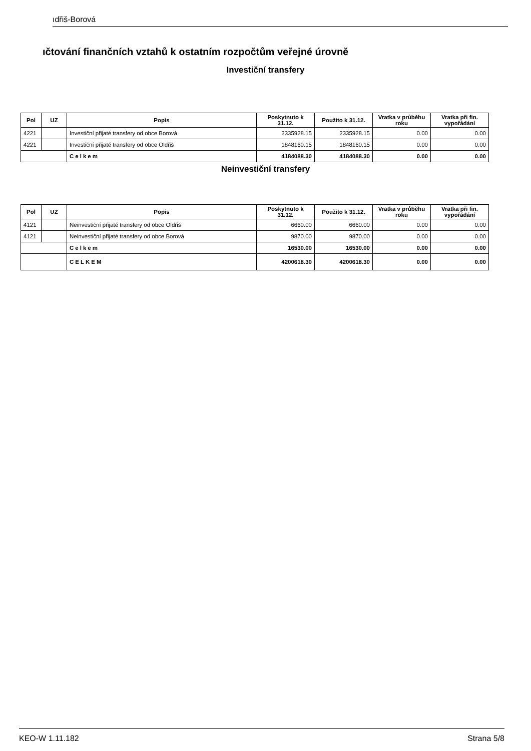ıdřiš-Borová
ıčtování finančních vztahů k ostatním rozpočtům veřejné úrovně
Investiční transfery
| Pol | UZ | Popis | Poskytnuto k 31.12. | Použito k 31.12. | Vratka v průběhu roku | Vratka při fin. vypořádání |
| --- | --- | --- | --- | --- | --- | --- |
| 4221 | | Investiční přijaté transfery od obce Borová | 2335928.15 | 2335928.15 | 0.00 | 0.00 |
| 4221 | | Investiční přijaté transfery od obce Oldřiš | 1848160.15 | 1848160.15 | 0.00 | 0.00 |
| | | Celkem | 4184088.30 | 4184088.30 | 0.00 | 0.00 |
Neinvestiční transfery
| Pol | UZ | Popis | Poskytnuto k 31.12. | Použito k 31.12. | Vratka v průběhu roku | Vratka při fin. vypořádání |
| --- | --- | --- | --- | --- | --- | --- |
| 4121 | | Neinvestiční přijaté transfery od obce Oldřiš | 6660.00 | 6660.00 | 0.00 | 0.00 |
| 4121 | | Neinvestiční přijaté transfery od obce Borová | 9870.00 | 9870.00 | 0.00 | 0.00 |
| | | Celkem | 16530.00 | 16530.00 | 0.00 | 0.00 |
| | | CELKEM | 4200618.30 | 4200618.30 | 0.00 | 0.00 |
KEO-W 1.11.182 Strana 5/8